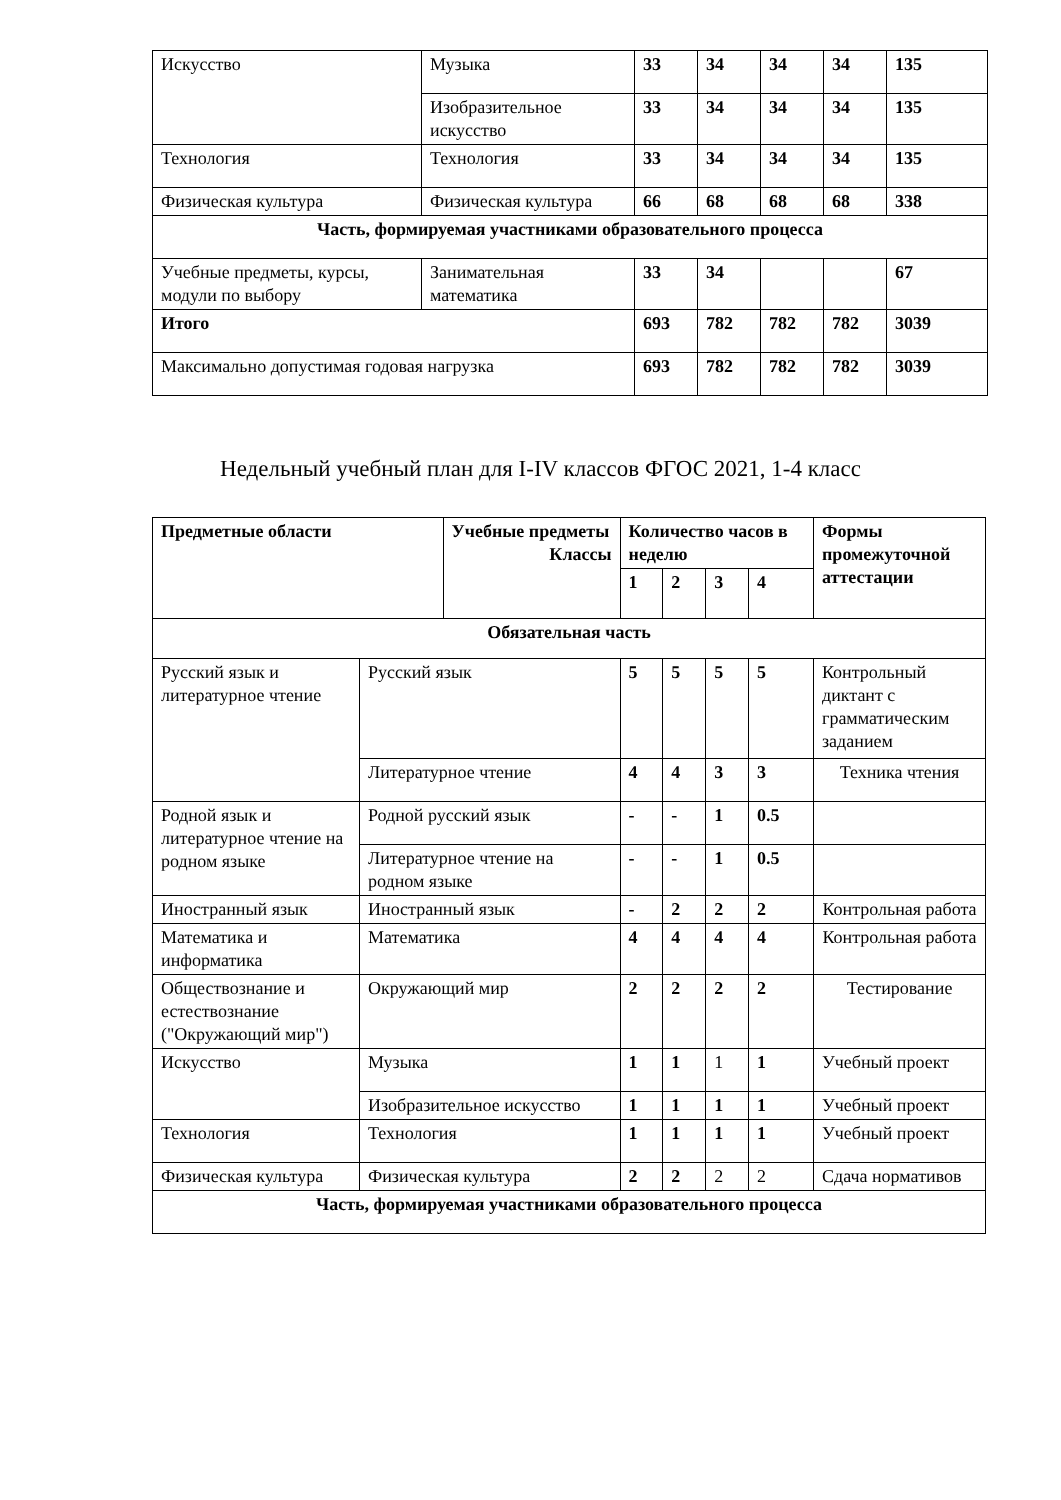| Искусство | Музыка | 33 | 34 | 34 | 34 | 135 |
| | Изобразительное искусство | 33 | 34 | 34 | 34 | 135 |
| Технология | Технология | 33 | 34 | 34 | 34 | 135 |
| Физическая культура | Физическая культура | 66 | 68 | 68 | 68 | 338 |
| Часть, формируемая участниками образовательного процесса | | | | | | |
| Учебные предметы, курсы, модули по выбору | Занимательная математика | 33 | 34 | | | 67 |
| Итого | | 693 | 782 | 782 | 782 | 3039 |
| Максимально допустимая годовая нагрузка | | 693 | 782 | 782 | 782 | 3039 |
Недельный учебный план для I-IV классов ФГОС 2021, 1-4 класс
| Предметные области | | Учебные предметы Классы | Количество часов в неделю | | | | Формы промежуточной аттестации |
| --- | --- | --- | --- | --- | --- | --- | --- |
| | | | 1 | 2 | 3 | 4 | |
| Обязательная часть | | | | | | | |
| Русский язык и литературное чтение | Русский язык | | 5 | 5 | 5 | 5 | Контрольный диктант с грамматическим заданием |
| | Литературное чтение | | 4 | 4 | 3 | 3 | Техника чтения |
| Родной язык и литературное чтение на родном языке | Родной русский язык | | - | - | 1 | 0.5 | |
| | Литературное чтение на родном языке | | - | - | 1 | 0.5 | |
| Иностранный язык | Иностранный язык | | - | 2 | 2 | 2 | Контрольная работа |
| Математика и информатика | Математика | | 4 | 4 | 4 | 4 | Контрольная работа |
| Обществознание и естествознание ("Окружающий мир") | Окружающий мир | | 2 | 2 | 2 | 2 | Тестирование |
| Искусство | Музыка | | 1 | 1 | 1 | 1 | Учебный проект |
| | Изобразительное искусство | | 1 | 1 | 1 | 1 | Учебный проект |
| Технология | Технология | | 1 | 1 | 1 | 1 | Учебный проект |
| Физическая культура | Физическая культура | | 2 | 2 | 2 | 2 | Сдача нормативов |
| Часть, формируемая участниками образовательного процесса | | | | | | | |